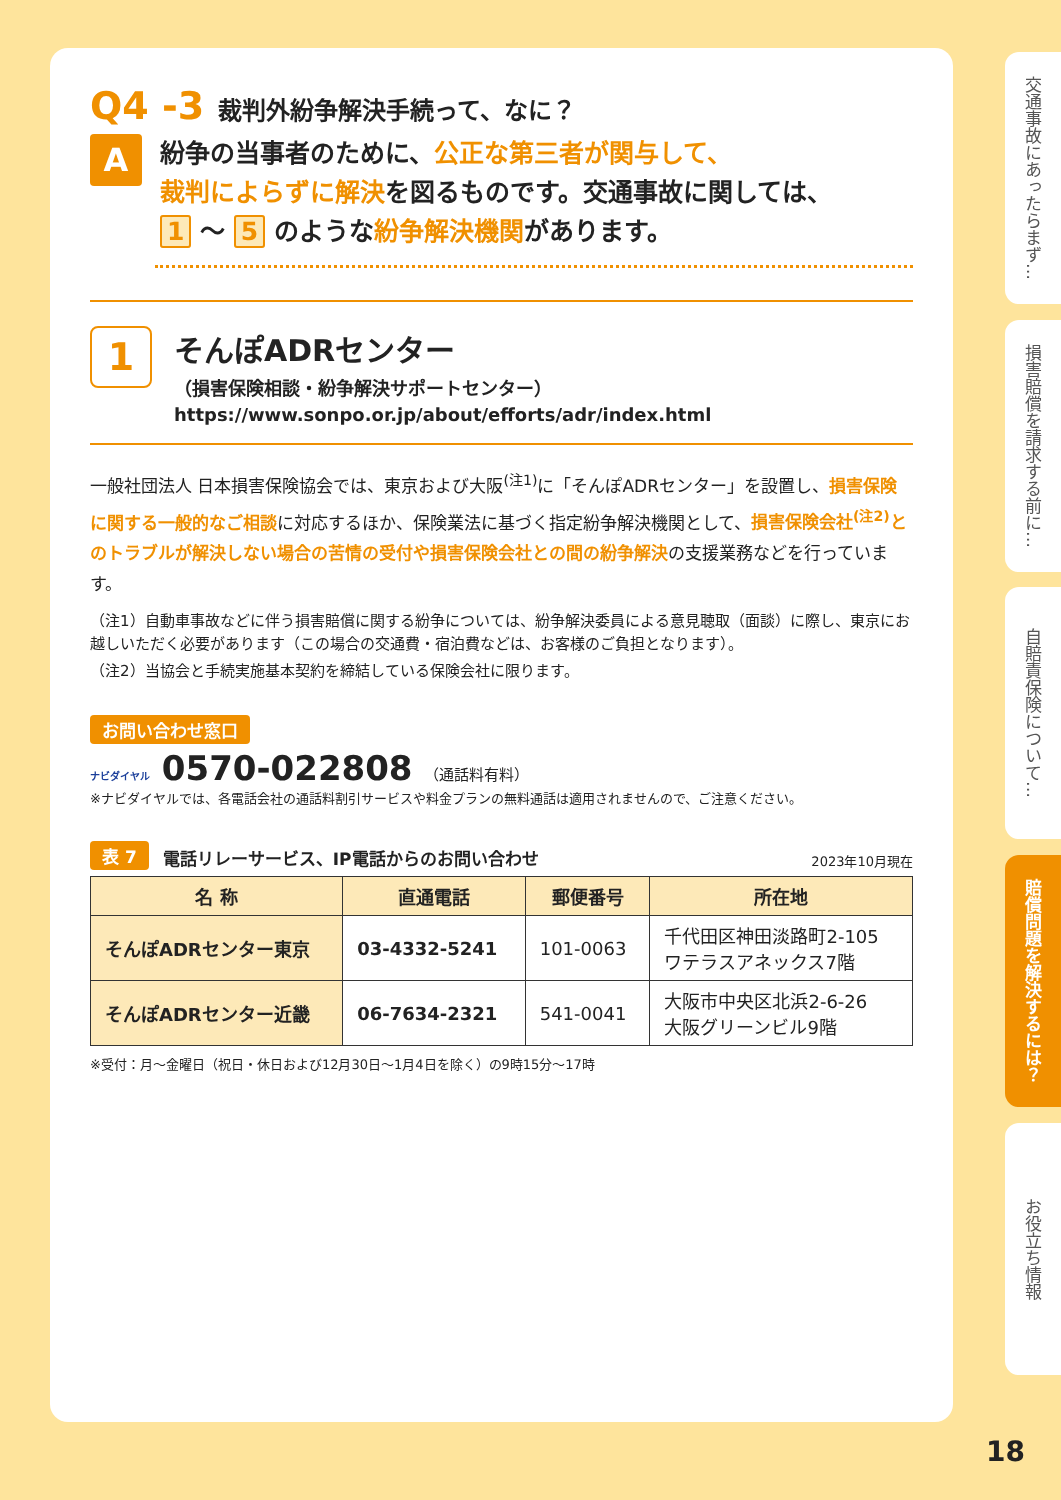Q4 -3 裁判外紛争解決手続って、なに？
A
紛争の当事者のために、公正な第三者が関与して、
裁判によらずに解決を図るものです。交通事故に関しては、
1 〜 5 のような紛争解決機関があります。
1
そんぽADRセンター
（損害保険相談・紛争解決サポートセンター）
https://www.sonpo.or.jp/about/efforts/adr/index.html
一般社団法人 日本損害保険協会では、東京および大阪<sup>(注1)</sup>に「そんぽADRセンター」を設置し、損害保険に関する一般的なご相談に対応するほか、保険業法に基づく指定紛争解決機関として、損害保険会社<sup>(注2)</sup>とのトラブルが解決しない場合の苦情の受付や損害保険会社との間の紛争解決の支援業務などを行っています。
（注1）自動車事故などに伴う損害賠償に関する紛争については、紛争解決委員による意見聴取（面談）に際し、東京にお越しいただく必要があります（この場合の交通費・宿泊費などは、お客様のご負担となります）。
（注2）当協会と手続実施基本契約を締結している保険会社に限ります。
お問い合わせ窓口
ナビダイヤル 0570-022808 （通話料有料）
※ナビダイヤルでは、各電話会社の通話料割引サービスや料金プランの無料通話は適用されませんので、ご注意ください。
表 7 電話リレーサービス、IP電話からのお問い合わせ 2023年10月現在
| 名 称 | 直通電話 | 郵便番号 | 所在地 |
| --- | --- | --- | --- |
| そんぽADRセンター東京 | 03-4332-5241 | 101-0063 | 千代田区神田淡路町2-105 ワテラスアネックス7階 |
| そんぽADRセンター近畿 | 06-7634-2321 | 541-0041 | 大阪市中央区北浜2-6-26 大阪グリーンビル9階 |
※受付：月〜金曜日（祝日・休日および12月30日〜1月4日を除く）の9時15分〜17時
交通事故にあったらまず…
損害賠償を請求する前に…
自賠責保険について…
賠償問題を解決するには？
お役立ち情報
18